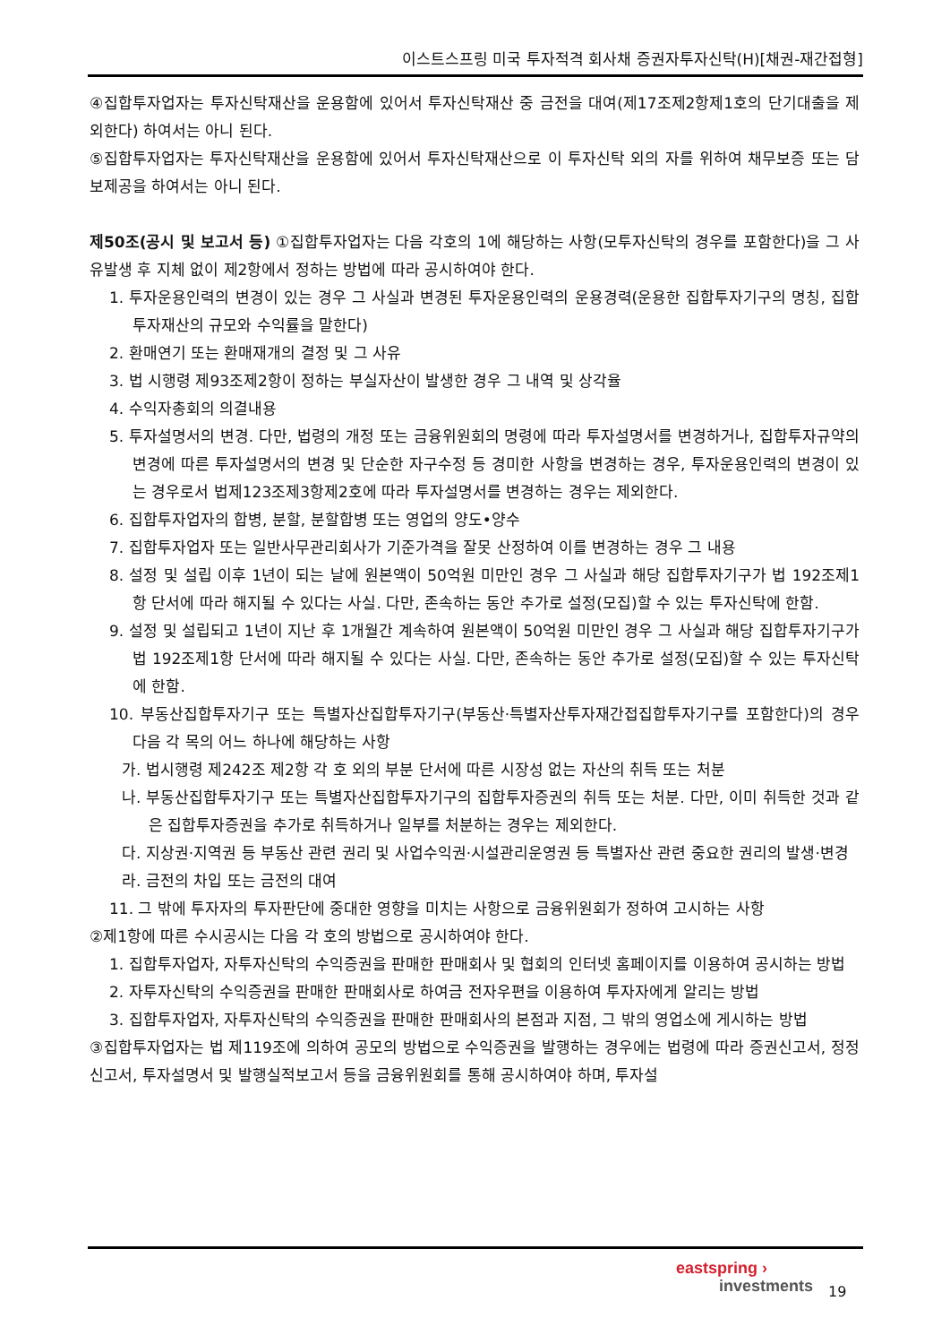이스트스프링 미국 투자적격 회사채 증권자투자신탁(H)[채권-재간접형]
④집합투자업자는 투자신탁재산을 운용함에 있어서 투자신탁재산 중 금전을 대여(제17조제2항제1호의 단기대출을 제외한다) 하여서는 아니 된다.
⑤집합투자업자는 투자신탁재산을 운용함에 있어서 투자신탁재산으로 이 투자신탁 외의 자를 위하여 채무보증 또는 담보제공을 하여서는 아니 된다.
제50조(공시 및 보고서 등) ①집합투자업자는 다음 각호의 1에 해당하는 사항(모투자신탁의 경우를 포함한다)을 그 사유발생 후 지체 없이 제2항에서 정하는 방법에 따라 공시하여야 한다.
1. 투자운용인력의 변경이 있는 경우 그 사실과 변경된 투자운용인력의 운용경력(운용한 집합투자기구의 명칭, 집합투자재산의 규모와 수익률을 말한다)
2. 환매연기 또는 환매재개의 결정 및 그 사유
3. 법 시행령 제93조제2항이 정하는 부실자산이 발생한 경우 그 내역 및 상각율
4. 수익자총회의 의결내용
5. 투자설명서의 변경. 다만, 법령의 개정 또는 금융위원회의 명령에 따라 투자설명서를 변경하거나, 집합투자규약의 변경에 따른 투자설명서의 변경 및 단순한 자구수정 등 경미한 사항을 변경하는 경우, 투자운용인력의 변경이 있는 경우로서 법제123조제3항제2호에 따라 투자설명서를 변경하는 경우는 제외한다.
6. 집합투자업자의 합병, 분할, 분할합병 또는 영업의 양도•양수
7. 집합투자업자 또는 일반사무관리회사가 기준가격을 잘못 산정하여 이를 변경하는 경우 그 내용
8. 설정 및 설립 이후 1년이 되는 날에 원본액이 50억원 미만인 경우 그 사실과 해당 집합투자기구가 법 192조제1항 단서에 따라 해지될 수 있다는 사실. 다만, 존속하는 동안 추가로 설정(모집)할 수 있는 투자신탁에 한함.
9. 설정 및 설립되고 1년이 지난 후 1개월간 계속하여 원본액이 50억원 미만인 경우 그 사실과 해당 집합투자기구가 법 192조제1항 단서에 따라 해지될 수 있다는 사실. 다만, 존속하는 동안 추가로 설정(모집)할 수 있는 투자신탁에 한함.
10. 부동산집합투자기구 또는 특별자산집합투자기구(부동산·특별자산투자재간접집합투자기구를 포함한다)의 경우 다음 각 목의 어느 하나에 해당하는 사항
가. 법시행령 제242조 제2항 각 호 외의 부분 단서에 따른 시장성 없는 자산의 취득 또는 처분
나. 부동산집합투자기구 또는 특별자산집합투자기구의 집합투자증권의 취득 또는 처분. 다만, 이미 취득한 것과 같은 집합투자증권을 추가로 취득하거나 일부를 처분하는 경우는 제외한다.
다. 지상권·지역권 등 부동산 관련 권리 및 사업수익권·시설관리운영권 등 특별자산 관련 중요한 권리의 발생·변경
라. 금전의 차입 또는 금전의 대여
11. 그 밖에 투자자의 투자판단에 중대한 영향을 미치는 사항으로 금융위원회가 정하여 고시하는 사항
②제1항에 따른 수시공시는 다음 각 호의 방법으로 공시하여야 한다.
1. 집합투자업자, 자투자신탁의 수익증권을 판매한 판매회사 및 협회의 인터넷 홈페이지를 이용하여 공시하는 방법
2. 자투자신탁의 수익증권을 판매한 판매회사로 하여금 전자우편을 이용하여 투자자에게 알리는 방법
3. 집합투자업자, 자투자신탁의 수익증권을 판매한 판매회사의 본점과 지점, 그 밖의 영업소에 게시하는 방법
③집합투자업자는 법 제119조에 의하여 공모의 방법으로 수익증권을 발행하는 경우에는 법령에 따라 증권신고서, 정정신고서, 투자설명서 및 발행실적보고서 등을 금융위원회를 통해 공시하여야 하며, 투자설
eastspring ›
investments
19